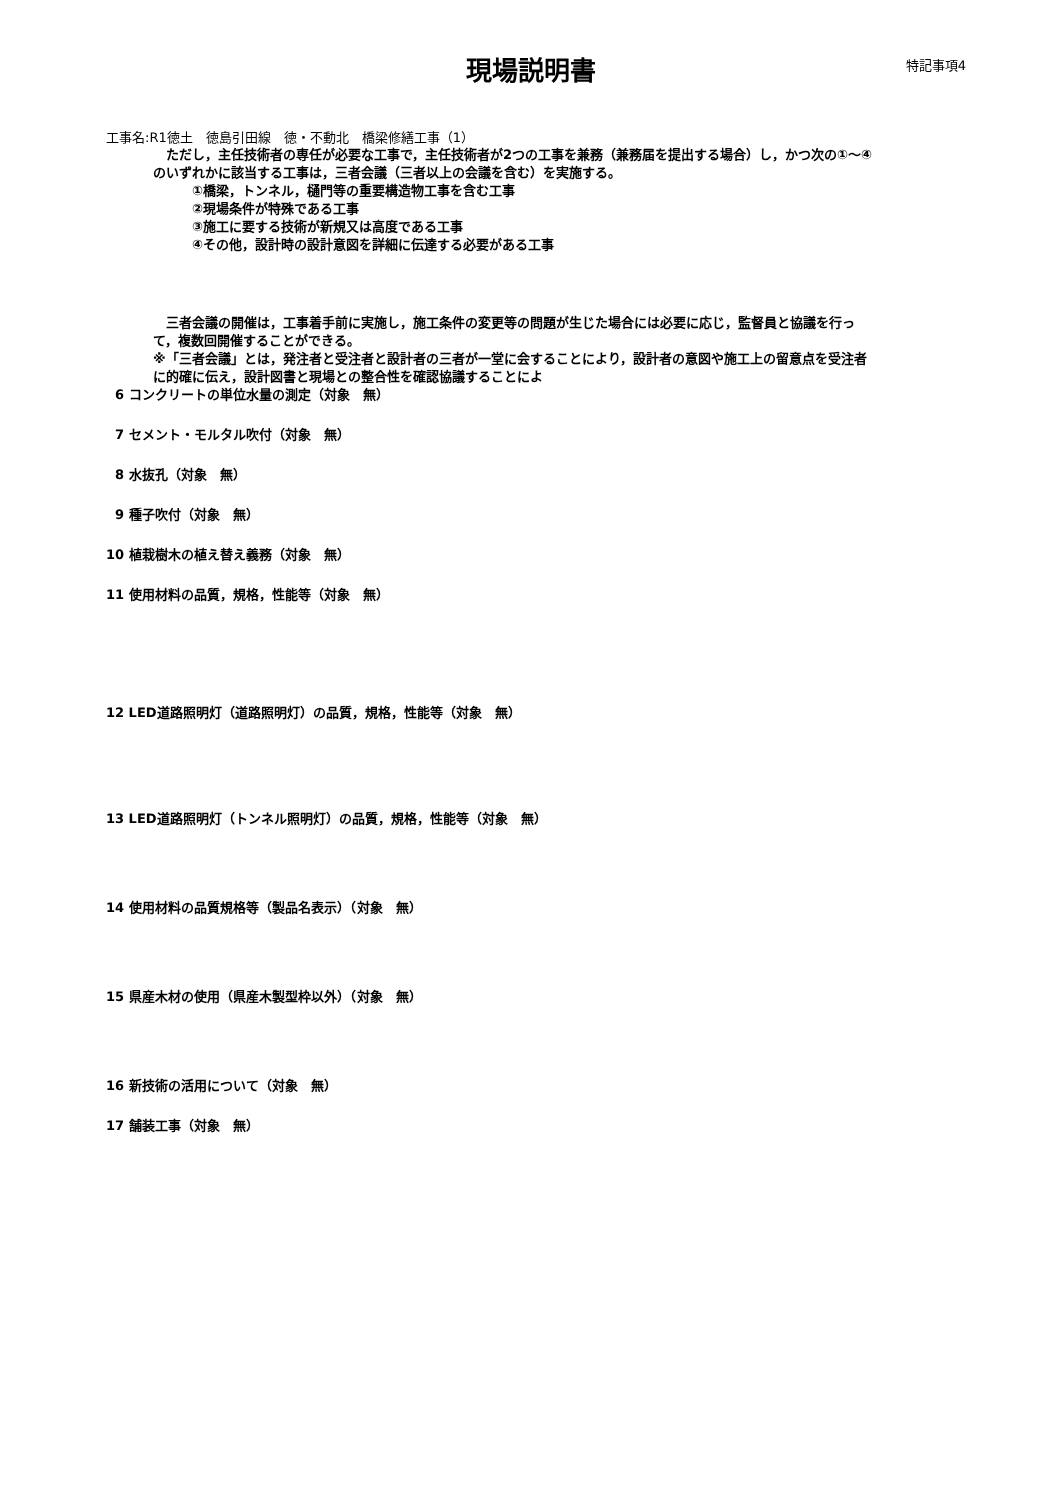現場説明書
特記事項4
工事名:R1徳土　徳島引田線　徳・不動北　橋梁修繕工事（1）
　ただし，主任技術者の専任が必要な工事で，主任技術者が2つの工事を兼務（兼務届を提出する場合）し，かつ次の①～④のいずれかに該当する工事は，三者会議（三者以上の会議を含む）を実施する。
①橋梁，トンネル，樋門等の重要構造物工事を含む工事
②現場条件が特殊である工事
③施工に要する技術が新規又は高度である工事
④その他，設計時の設計意図を詳細に伝達する必要がある工事
　三者会議の開催は，工事着手前に実施し，施工条件の変更等の問題が生じた場合には必要に応じ，監督員と協議を行って，複数回開催することができる。
※「三者会議」とは，発注者と受注者と設計者の三者が一堂に会することにより，設計者の意図や施工上の留意点を受注者に的確に伝え，設計図書と現場との整合性を確認協議することによ
6 コンクリートの単位水量の測定（対象　無）
7 セメント・モルタル吹付（対象　無）
8 水抜孔（対象　無）
9 種子吹付（対象　無）
10 植栽樹木の植え替え義務（対象　無）
11 使用材料の品質，規格，性能等（対象　無）
12 LED道路照明灯（道路照明灯）の品質，規格，性能等（対象　無）
13 LED道路照明灯（トンネル照明灯）の品質，規格，性能等（対象　無）
14 使用材料の品質規格等（製品名表示）（対象　無）
15 県産木材の使用（県産木製型枠以外）（対象　無）
16 新技術の活用について（対象　無）
17 舗装工事（対象　無）